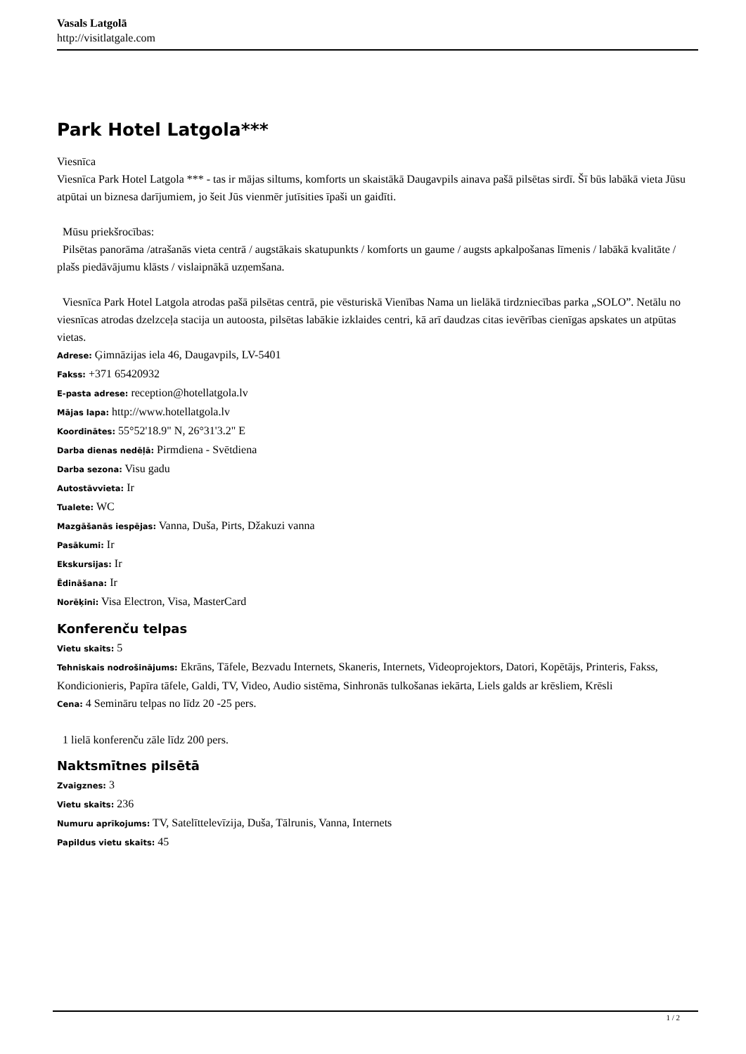Vasals Latgolā
http://visitlatgale.com
Park Hotel Latgola***
Viesnīca
Viesnīca Park Hotel Latgola *** - tas ir mājas siltums, komforts un skaistākā Daugavpils ainava pašā pilsētas sirdī. Šī būs labākā vieta Jūsu atpūtai un biznesa darījumiem, jo šeit Jūs vienmēr jutīsities īpaši un gaidīti.
Mūsu priekšrocības:
Pilsētas panorāma /atrašanās vieta centrā / augstākais skatupunkts / komforts un gaume / augsts apkalpošanas līmenis / labākā kvalitāte / plašs piedāvājumu klāsts / vislaipnākā uzņemšana.
Viesnīca Park Hotel Latgola atrodas pašā pilsētas centrā, pie vēsturiskā Vienības Nama un lielākā tirdzniecības parka „SOLO”. Netālu no viesnīcas atrodas dzelzceļa stacija un autoosta, pilsētas labākie izklaides centri, kā arī daudzas citas ievērības cienīgas apskates un atpūtas vietas.
Adrese: Ģimnāzijas iela 46, Daugavpils, LV-5401
Fakss: +371 65420932
E-pasta adrese: reception@hotellatgola.lv
Mājas lapa: http://www.hotellatgola.lv
Koordinātes: 55°52'18.9" N, 26°31'3.2" E
Darba dienas nedēļā: Pirmdiena - Svētdiena
Darba sezona: Visu gadu
Autostāvvieta: Ir
Tualete: WC
Mazgāšanās iespējas: Vanna, Duša, Pirts, Džakuzi vanna
Pasākumi: Ir
Ekskursijas: Ir
Ēdināšana: Ir
Norēķini: Visa Electron, Visa, MasterCard
Konferenču telpas
Vietu skaits: 5
Tehniskais nodrošinājums: Ekrāns, Tāfele, Bezvadu Internets, Skaneris, Internets, Videoprojektors, Datori, Kopētājs, Printeris, Fakss, Kondicionieris, Papīra tāfele, Galdi, TV, Video, Audio sistēma, Sinhronās tulkošanas iekārta, Liels galds ar krēsliem, Krēsli
Cena: 4 Semināru telpas no līdz 20 -25 pers.
1 lielā konferenču zāle līdz 200 pers.
Naktsmītnes pilsētā
Zvaigznes: 3
Vietu skaits: 236
Numuru aprīkojums: TV, Satelīttelevīzija, Duša, Tālrunis, Vanna, Internets
Papildus vietu skaits: 45
1 / 2